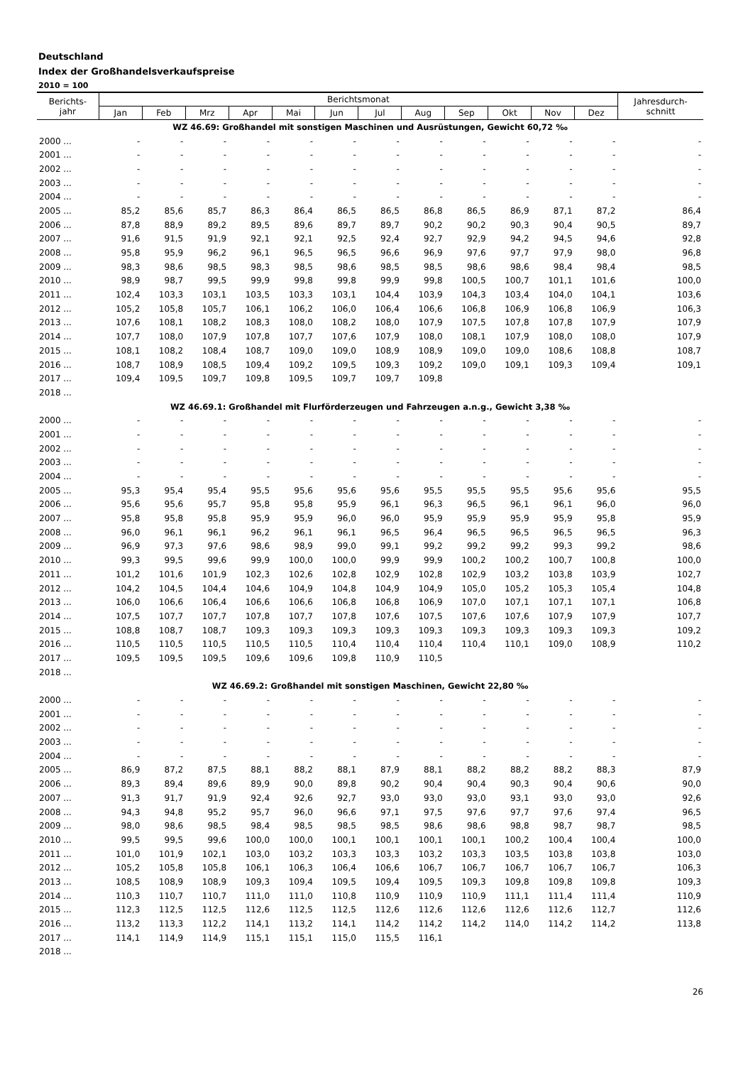Deutschland
Index der Großhandelsverkaufspreise
2010 = 100
| Berichts- jahr | Berichtsmonat | | | | | | | | | | | | Jahresdurch- schnitt |
| --- | --- | --- | --- | --- | --- | --- | --- | --- | --- | --- | --- | --- | --- |
| | Jan | Feb | Mrz | Apr | Mai | Jun | Jul | Aug | Sep | Okt | Nov | Dez | |
| WZ 46.69: Großhandel mit sonstigen Maschinen und Ausrüstungen, Gewicht 60,72 ‰ | | | | | | | | | | | | | |
| 2000 ... | - | - | - | - | - | - | - | - | - | - | - | - | - |
| 2001 ... | - | - | - | - | - | - | - | - | - | - | - | - | - |
| 2002 ... | - | - | - | - | - | - | - | - | - | - | - | - | - |
| 2003 ... | - | - | - | - | - | - | - | - | - | - | - | - | - |
| 2004 ... | - | - | - | - | - | - | - | - | - | - | - | - | - |
| 2005 ... | 85,2 | 85,6 | 85,7 | 86,3 | 86,4 | 86,5 | 86,5 | 86,8 | 86,5 | 86,9 | 87,1 | 87,2 | 86,4 |
| 2006 ... | 87,8 | 88,9 | 89,2 | 89,5 | 89,6 | 89,7 | 89,7 | 90,2 | 90,2 | 90,3 | 90,4 | 90,5 | 89,7 |
| 2007 ... | 91,6 | 91,5 | 91,9 | 92,1 | 92,1 | 92,5 | 92,4 | 92,7 | 92,9 | 94,2 | 94,5 | 94,6 | 92,8 |
| 2008 ... | 95,8 | 95,9 | 96,2 | 96,1 | 96,5 | 96,5 | 96,6 | 96,9 | 97,6 | 97,7 | 97,9 | 98,0 | 96,8 |
| 2009 ... | 98,3 | 98,6 | 98,5 | 98,3 | 98,5 | 98,6 | 98,5 | 98,5 | 98,6 | 98,6 | 98,4 | 98,4 | 98,5 |
| 2010 ... | 98,9 | 98,7 | 99,5 | 99,9 | 99,8 | 99,8 | 99,9 | 99,8 | 100,5 | 100,7 | 101,1 | 101,6 | 100,0 |
| 2011 ... | 102,4 | 103,3 | 103,1 | 103,5 | 103,3 | 103,1 | 104,4 | 103,9 | 104,3 | 103,4 | 104,0 | 104,1 | 103,6 |
| 2012 ... | 105,2 | 105,8 | 105,7 | 106,1 | 106,2 | 106,0 | 106,4 | 106,6 | 106,8 | 106,9 | 106,8 | 106,9 | 106,3 |
| 2013 ... | 107,6 | 108,1 | 108,2 | 108,3 | 108,0 | 108,2 | 108,0 | 107,9 | 107,5 | 107,8 | 107,8 | 107,9 | 107,9 |
| 2014 ... | 107,7 | 108,0 | 107,9 | 107,8 | 107,7 | 107,6 | 107,9 | 108,0 | 108,1 | 107,9 | 108,0 | 108,0 | 107,9 |
| 2015 ... | 108,1 | 108,2 | 108,4 | 108,7 | 109,0 | 109,0 | 108,9 | 108,9 | 109,0 | 109,0 | 108,6 | 108,8 | 108,7 |
| 2016 ... | 108,7 | 108,9 | 108,5 | 109,4 | 109,2 | 109,5 | 109,3 | 109,2 | 109,0 | 109,1 | 109,3 | 109,4 | 109,1 |
| 2017 ... | 109,4 | 109,5 | 109,7 | 109,8 | 109,5 | 109,7 | 109,7 | 109,8 | | | | | |
| 2018 ... | | | | | | | | | | | | | |
| WZ 46.69.1: Großhandel mit Flurförderzeugen und Fahrzeugen a.n.g., Gewicht 3,38 ‰ | | | | | | | | | | | | | |
| 2000 ... | - | - | - | - | - | - | - | - | - | - | - | - | - |
| 2001 ... | - | - | - | - | - | - | - | - | - | - | - | - | - |
| 2002 ... | - | - | - | - | - | - | - | - | - | - | - | - | - |
| 2003 ... | - | - | - | - | - | - | - | - | - | - | - | - | - |
| 2004 ... | - | - | - | - | - | - | - | - | - | - | - | - | - |
| 2005 ... | 95,3 | 95,4 | 95,4 | 95,5 | 95,6 | 95,6 | 95,6 | 95,5 | 95,5 | 95,5 | 95,6 | 95,6 | 95,5 |
| 2006 ... | 95,6 | 95,6 | 95,7 | 95,8 | 95,8 | 95,9 | 96,1 | 96,3 | 96,5 | 96,1 | 96,1 | 96,0 | 96,0 |
| 2007 ... | 95,8 | 95,8 | 95,8 | 95,9 | 95,9 | 96,0 | 96,0 | 95,9 | 95,9 | 95,9 | 95,9 | 95,8 | 95,9 |
| 2008 ... | 96,0 | 96,1 | 96,1 | 96,2 | 96,1 | 96,1 | 96,5 | 96,4 | 96,5 | 96,5 | 96,5 | 96,5 | 96,3 |
| 2009 ... | 96,9 | 97,3 | 97,6 | 98,6 | 98,9 | 99,0 | 99,1 | 99,2 | 99,2 | 99,2 | 99,3 | 99,2 | 98,6 |
| 2010 ... | 99,3 | 99,5 | 99,6 | 99,9 | 100,0 | 100,0 | 99,9 | 99,9 | 100,2 | 100,2 | 100,7 | 100,8 | 100,0 |
| 2011 ... | 101,2 | 101,6 | 101,9 | 102,3 | 102,6 | 102,8 | 102,9 | 102,8 | 102,9 | 103,2 | 103,8 | 103,9 | 102,7 |
| 2012 ... | 104,2 | 104,5 | 104,4 | 104,6 | 104,9 | 104,8 | 104,9 | 104,9 | 105,0 | 105,2 | 105,3 | 105,4 | 104,8 |
| 2013 ... | 106,0 | 106,6 | 106,4 | 106,6 | 106,6 | 106,8 | 106,8 | 106,9 | 107,0 | 107,1 | 107,1 | 107,1 | 106,8 |
| 2014 ... | 107,5 | 107,7 | 107,7 | 107,8 | 107,7 | 107,8 | 107,6 | 107,5 | 107,6 | 107,6 | 107,9 | 107,9 | 107,7 |
| 2015 ... | 108,8 | 108,7 | 108,7 | 109,3 | 109,3 | 109,3 | 109,3 | 109,3 | 109,3 | 109,3 | 109,3 | 109,3 | 109,2 |
| 2016 ... | 110,5 | 110,5 | 110,5 | 110,5 | 110,5 | 110,4 | 110,4 | 110,4 | 110,4 | 110,1 | 109,0 | 108,9 | 110,2 |
| 2017 ... | 109,5 | 109,5 | 109,5 | 109,6 | 109,6 | 109,8 | 110,9 | 110,5 | | | | | |
| 2018 ... | | | | | | | | | | | | | |
| WZ 46.69.2: Großhandel mit sonstigen Maschinen, Gewicht 22,80 ‰ | | | | | | | | | | | | | |
| 2000 ... | - | - | - | - | - | - | - | - | - | - | - | - | - |
| 2001 ... | - | - | - | - | - | - | - | - | - | - | - | - | - |
| 2002 ... | - | - | - | - | - | - | - | - | - | - | - | - | - |
| 2003 ... | - | - | - | - | - | - | - | - | - | - | - | - | - |
| 2004 ... | - | - | - | - | - | - | - | - | - | - | - | - | - |
| 2005 ... | 86,9 | 87,2 | 87,5 | 88,1 | 88,2 | 88,1 | 87,9 | 88,1 | 88,2 | 88,2 | 88,2 | 88,3 | 87,9 |
| 2006 ... | 89,3 | 89,4 | 89,6 | 89,9 | 90,0 | 89,8 | 90,2 | 90,4 | 90,4 | 90,3 | 90,4 | 90,6 | 90,0 |
| 2007 ... | 91,3 | 91,7 | 91,9 | 92,4 | 92,6 | 92,7 | 93,0 | 93,0 | 93,0 | 93,1 | 93,0 | 93,0 | 92,6 |
| 2008 ... | 94,3 | 94,8 | 95,2 | 95,7 | 96,0 | 96,6 | 97,1 | 97,5 | 97,6 | 97,7 | 97,6 | 97,4 | 96,5 |
| 2009 ... | 98,0 | 98,6 | 98,5 | 98,4 | 98,5 | 98,5 | 98,5 | 98,6 | 98,6 | 98,8 | 98,7 | 98,7 | 98,5 |
| 2010 ... | 99,5 | 99,5 | 99,6 | 100,0 | 100,0 | 100,1 | 100,1 | 100,1 | 100,1 | 100,2 | 100,4 | 100,4 | 100,0 |
| 2011 ... | 101,0 | 101,9 | 102,1 | 103,0 | 103,2 | 103,3 | 103,3 | 103,2 | 103,3 | 103,5 | 103,8 | 103,8 | 103,0 |
| 2012 ... | 105,2 | 105,8 | 105,8 | 106,1 | 106,3 | 106,4 | 106,6 | 106,7 | 106,7 | 106,7 | 106,7 | 106,7 | 106,3 |
| 2013 ... | 108,5 | 108,9 | 108,9 | 109,3 | 109,4 | 109,5 | 109,4 | 109,5 | 109,3 | 109,8 | 109,8 | 109,8 | 109,3 |
| 2014 ... | 110,3 | 110,7 | 110,7 | 111,0 | 111,0 | 110,8 | 110,9 | 110,9 | 110,9 | 111,1 | 111,4 | 111,4 | 110,9 |
| 2015 ... | 112,3 | 112,5 | 112,5 | 112,6 | 112,5 | 112,5 | 112,6 | 112,6 | 112,6 | 112,6 | 112,6 | 112,7 | 112,6 |
| 2016 ... | 113,2 | 113,3 | 112,2 | 114,1 | 113,2 | 114,1 | 114,2 | 114,2 | 114,2 | 114,0 | 114,2 | 114,2 | 113,8 |
| 2017 ... | 114,1 | 114,9 | 114,9 | 115,1 | 115,1 | 115,0 | 115,5 | 116,1 | | | | | |
| 2018 ... | | | | | | | | | | | | | |
26